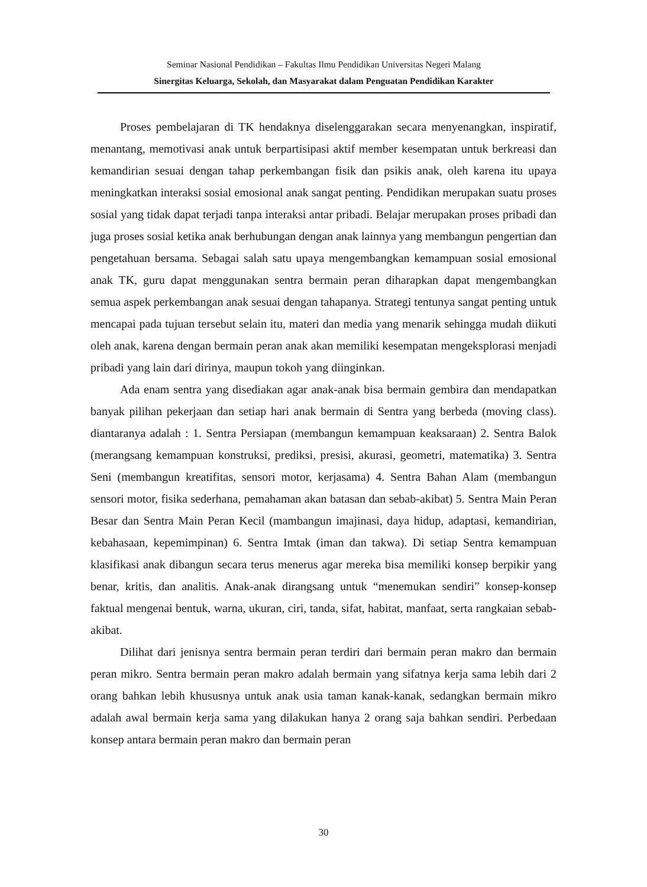Seminar Nasional Pendidikan – Fakultas Ilmu Pendidikan Universitas Negeri Malang
Sinergitas Keluarga, Sekolah, dan Masyarakat dalam Penguatan Pendidikan Karakter
Proses pembelajaran di TK hendaknya diselenggarakan secara menyenangkan, inspiratif, menantang, memotivasi anak untuk berpartisipasi aktif member kesempatan untuk berkreasi dan kemandirian sesuai dengan tahap perkembangan fisik dan psikis anak, oleh karena itu upaya meningkatkan interaksi sosial emosional anak sangat penting. Pendidikan merupakan suatu proses sosial yang tidak dapat terjadi tanpa interaksi antar pribadi. Belajar merupakan proses pribadi dan juga proses sosial ketika anak berhubungan dengan anak lainnya yang membangun pengertian dan pengetahuan bersama. Sebagai salah satu upaya mengembangkan kemampuan sosial emosional anak TK, guru dapat menggunakan sentra bermain peran diharapkan dapat mengembangkan semua aspek perkembangan anak sesuai dengan tahapanya. Strategi tentunya sangat penting untuk mencapai pada tujuan tersebut selain itu, materi dan media yang menarik sehingga mudah diikuti oleh anak, karena dengan bermain peran anak akan memiliki kesempatan mengeksplorasi menjadi pribadi yang lain dari dirinya, maupun tokoh yang diinginkan.
Ada enam sentra yang disediakan agar anak-anak bisa bermain gembira dan mendapatkan banyak pilihan pekerjaan dan setiap hari anak bermain di Sentra yang berbeda (moving class). diantaranya adalah : 1. Sentra Persiapan (membangun kemampuan keaksaraan) 2. Sentra Balok (merangsang kemampuan konstruksi, prediksi, presisi, akurasi, geometri, matematika) 3. Sentra Seni (membangun kreatifitas, sensori motor, kerjasama) 4. Sentra Bahan Alam (membangun sensori motor, fisika sederhana, pemahaman akan batasan dan sebab-akibat) 5. Sentra Main Peran Besar dan Sentra Main Peran Kecil (mambangun imajinasi, daya hidup, adaptasi, kemandirian, kebahasaan, kepemimpinan) 6. Sentra Imtak (iman dan takwa). Di setiap Sentra kemampuan klasifikasi anak dibangun secara terus menerus agar mereka bisa memiliki konsep berpikir yang benar, kritis, dan analitis. Anak-anak dirangsang untuk “menemukan sendiri” konsep-konsep faktual mengenai bentuk, warna, ukuran, ciri, tanda, sifat, habitat, manfaat, serta rangkaian sebab-akibat.
Dilihat dari jenisnya sentra bermain peran terdiri dari bermain peran makro dan bermain peran mikro. Sentra bermain peran makro adalah bermain yang sifatnya kerja sama lebih dari 2 orang bahkan lebih khususnya untuk anak usia taman kanak-kanak, sedangkan bermain mikro adalah awal bermain kerja sama yang dilakukan hanya 2 orang saja bahkan sendiri. Perbedaan konsep antara bermain peran makro dan bermain peran
30